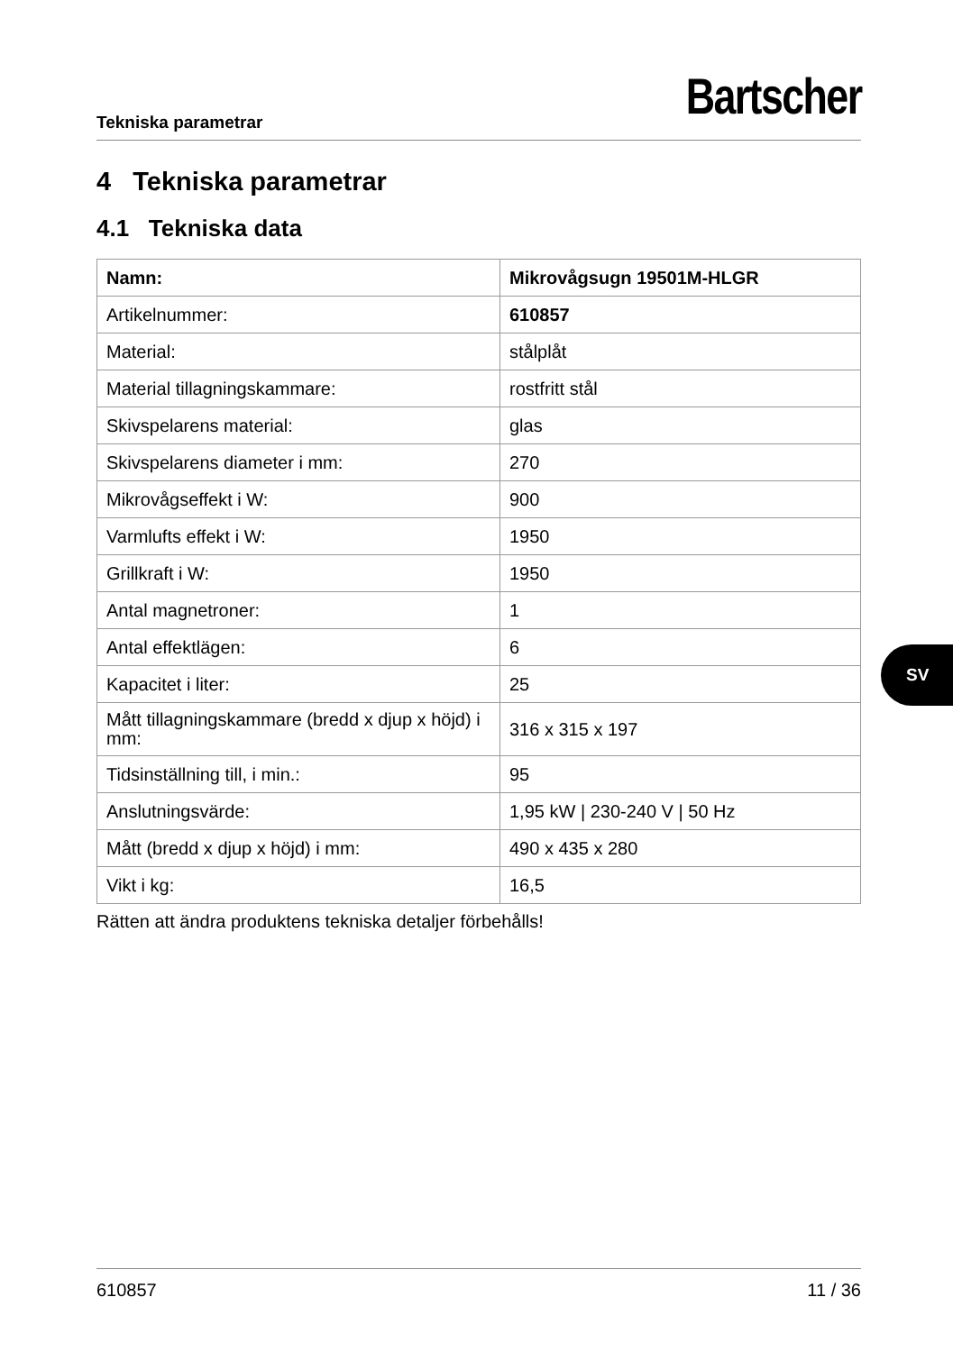Tekniska parametrar Bartscher
4 Tekniska parametrar
4.1 Tekniska data
| Namn: | Mikrovågsugn 19501M-HLGR |
| Artikelnummer: | 610857 |
| Material: | stålplåt |
| Material tillagningskammare: | rostfritt stål |
| Skivspelarens material: | glas |
| Skivspelarens diameter i mm: | 270 |
| Mikrovågseffekt i W: | 900 |
| Varmlufts effekt i W: | 1950 |
| Grillkraft i W: | 1950 |
| Antal magnetroner: | 1 |
| Antal effektlägen: | 6 |
| Kapacitet i liter: | 25 |
| Mått tillagningskammare (bredd x djup x höjd) i mm: | 316 x 315 x 197 |
| Tidsinställning till, i min.: | 95 |
| Anslutningsvärde: | 1,95 kW / 230-240 V / 50 Hz |
| Mått (bredd x djup x höjd) i mm: | 490 x 435 x 280 |
| Vikt i kg: | 16,5 |
Rätten att ändra produktens tekniska detaljer förbehålls!
SV
610857 11 / 36